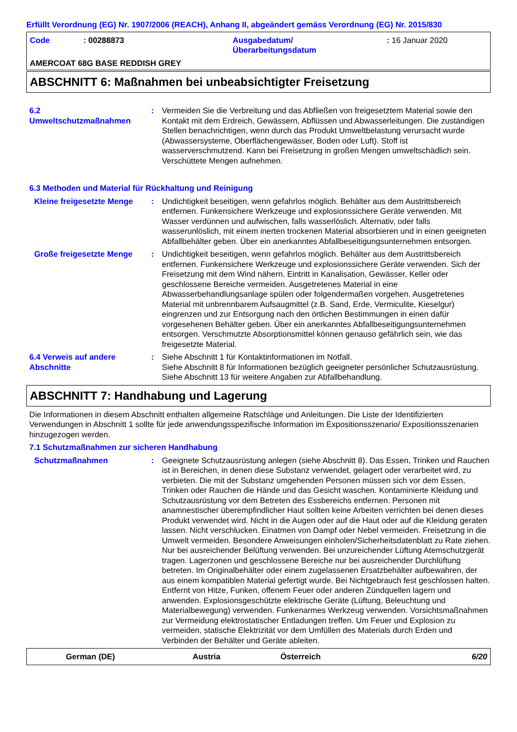Erfüllt Verordnung (EG) Nr. 1907/2006 (REACH), Anhang II, abgeändert gemäss Verordnung (EG) Nr. 2015/830
Code : 00288873 Ausgabedatum/
Überarbeitungsdatum
: 16 Januar 2020
AMERCOAT 68G BASE REDDISH GREY
ABSCHNITT 6: Maßnahmen bei unbeabsichtigter Freisetzung
6.2
Umweltschutzmaßnahmen
: Vermeiden Sie die Verbreitung und das Abfließen von freigesetztem Material sowie den Kontakt mit dem Erdreich, Gewässern, Abflüssen und Abwasserleitungen. Die zuständigen Stellen benachrichtigen, wenn durch das Produkt Umweltbelastung verursacht wurde (Abwassersysteme, Oberflächengewässer, Boden oder Luft). Stoff ist wasserverschmutzend. Kann bei Freisetzung in großen Mengen umweltschädlich sein. Verschüttete Mengen aufnehmen.
6.3 Methoden und Material für Rückhaltung und Reinigung
Kleine freigesetzte Menge
: Undichtigkeit beseitigen, wenn gefahrlos möglich. Behälter aus dem Austrittsbereich entfernen. Funkensichere Werkzeuge und explosionssichere Geräte verwenden. Mit Wasser verdünnen und aufwischen, falls wasserlöslich. Alternativ, oder falls wasserunlöslich, mit einem inerten trockenen Material absorbieren und in einen geeigneten Abfallbehälter geben. Über ein anerkanntes Abfallbeseitigungsunternehmen entsorgen.
Große freigesetzte Menge : Undichtigkeit beseitigen, wenn gefahrlos möglich. Behälter aus dem Austrittsbereich entfernen. Funkensichere Werkzeuge und explosionssichere Geräte verwenden. Sich der Freisetzung mit dem Wind nähern. Eintritt in Kanalisation, Gewässer, Keller oder geschlossene Bereiche vermeiden. Ausgetretenes Material in eine Abwasserbehandlungsanlage spülen oder folgendermaßen vorgehen. Ausgetretenes Material mit unbrennbarem Aufsaugmittel (z.B. Sand, Erde, Vermiculite, Kieselgur) eingrenzen und zur Entsorgung nach den örtlichen Bestimmungen in einen dafür vorgesehenen Behälter geben. Über ein anerkanntes Abfallbeseitigungsunternehmen entsorgen. Verschmutzte Absorptionsmittel können genauso gefährlich sein, wie das freigesetzte Material.
6.4 Verweis auf andere Abschnitte
: Siehe Abschnitt 1 für Kontaktinformationen im Notfall.
Siehe Abschnitt 8 für Informationen bezüglich geeigneter persönlicher Schutzausrüstung.
Siehe Abschnitt 13 für weitere Angaben zur Abfallbehandlung.
ABSCHNITT 7: Handhabung und Lagerung
Die Informationen in diesem Abschnitt enthalten allgemeine Ratschläge und Anleitungen. Die Liste der Identifizierten Verwendungen in Abschnitt 1 sollte für jede anwendungsspezifische Information im Expositionsszenario/ Expositionsszenarien hinzugezogen werden.
7.1 Schutzmaßnahmen zur sicheren Handhabung
Schutzmaßnahmen : Geeignete Schutzausrüstung anlegen (siehe Abschnitt 8). Das Essen, Trinken und Rauchen ist in Bereichen, in denen diese Substanz verwendet, gelagert oder verarbeitet wird, zu verbieten. Die mit der Substanz umgehenden Personen müssen sich vor dem Essen, Trinken oder Rauchen die Hände und das Gesicht waschen. Kontaminierte Kleidung und Schutzausrüstung vor dem Betreten des Essbereichs entfernen. Personen mit anamnestischer überempfindlicher Haut sollten keine Arbeiten verrichten bei denen dieses Produkt verwendet wird. Nicht in die Augen oder auf die Haut oder auf die Kleidung geraten lassen. Nicht verschlucken. Einatmen von Dampf oder Nebel vermeiden. Freisetzung in die Umwelt vermeiden. Besondere Anweisungen einholen/Sicherheitsdatenblatt zu Rate ziehen. Nur bei ausreichender Belüftung verwenden. Bei unzureichender Lüftung Atemschutzgerät tragen. Lagerzonen und geschlossene Bereiche nur bei ausreichender Durchlüftung betreten. Im Originalbehälter oder einem zugelassenen Ersatzbehälter aufbewahren, der aus einem kompatiblen Material gefertigt wurde. Bei Nichtgebrauch fest geschlossen halten. Entfernt von Hitze, Funken, offenem Feuer oder anderen Zündquellen lagern und anwenden. Explosionsgeschützte elektrische Geräte (Lüftung, Beleuchtung und Materialbewegung) verwenden. Funkenarmes Werkzeug verwenden. Vorsichtsmaßnahmen zur Vermeidung elektrostatischer Entladungen treffen. Um Feuer und Explosion zu vermeiden, statische Elektrizität vor dem Umfüllen des Materials durch Erden und Verbinden der Behälter und Geräte ableiten.
German (DE) Austria Österreich 6/20